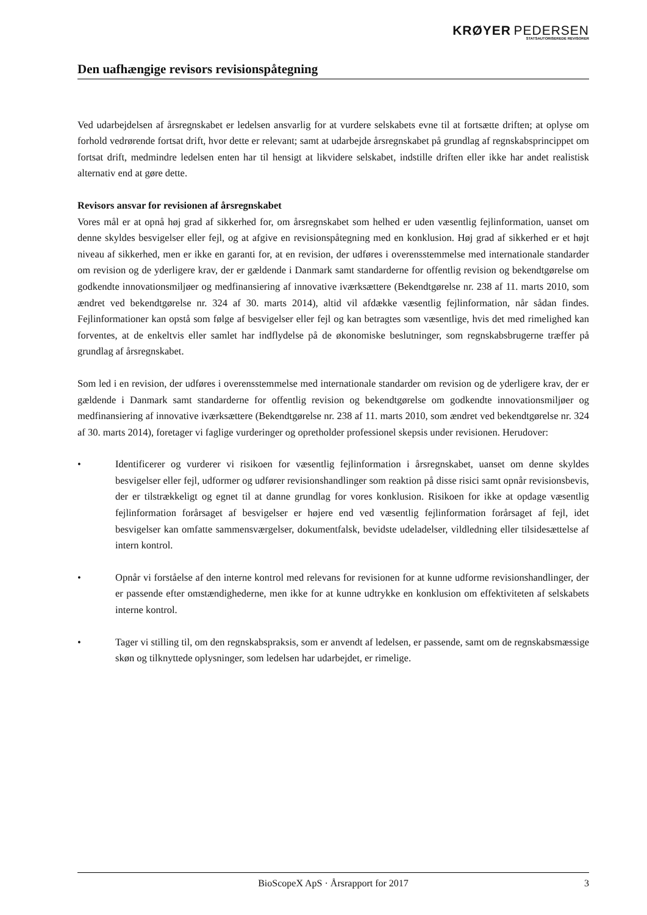KRØYER PEDERSEN
STATSAUTORISEREDE REVISORER
Den uafhængige revisors revisionspåtegning
Ved udarbejdelsen af årsregnskabet er ledelsen ansvarlig for at vurdere selskabets evne til at fortsætte driften; at oplyse om forhold vedrørende fortsat drift, hvor dette er relevant; samt at udarbejde årsregnskabet på grundlag af regnskabsprincippet om fortsat drift, medmindre ledelsen enten har til hensigt at likvidere selskabet, indstille driften eller ikke har andet realistisk alternativ end at gøre dette.
Revisors ansvar for revisionen af årsregnskabet
Vores mål er at opnå høj grad af sikkerhed for, om årsregnskabet som helhed er uden væsentlig fejlinformation, uanset om denne skyldes besvigelser eller fejl, og at afgive en revisionspåtegning med en konklusion. Høj grad af sikkerhed er et højt niveau af sikkerhed, men er ikke en garanti for, at en revision, der udføres i overensstemmelse med internationale standarder om revision og de yderligere krav, der er gældende i Danmark samt standarderne for offentlig revision og bekendtgørelse om godkendte innovationsmiljøer og medfinansiering af innovative iværksættere (Bekendtgørelse nr. 238 af 11. marts 2010, som ændret ved bekendtgørelse nr. 324 af 30. marts 2014), altid vil afdække væsentlig fejlinformation, når sådan findes. Fejlinformationer kan opstå som følge af besvigelser eller fejl og kan betragtes som væsentlige, hvis det med rimelighed kan forventes, at de enkeltvis eller samlet har indflydelse på de økonomiske beslutninger, som regnskabsbrugerne træffer på grundlag af årsregnskabet.
Som led i en revision, der udføres i overensstemmelse med internationale standarder om revision og de yderligere krav, der er gældende i Danmark samt standarderne for offentlig revision og bekendtgørelse om godkendte innovationsmiljøer og medfinansiering af innovative iværksættere (Bekendtgørelse nr. 238 af 11. marts 2010, som ændret ved bekendtgørelse nr. 324 af 30. marts 2014), foretager vi faglige vurderinger og opretholder professionel skepsis under revisionen. Herudover:
• Identificerer og vurderer vi risikoen for væsentlig fejlinformation i årsregnskabet, uanset om denne skyldes besvigelser eller fejl, udformer og udfører revisionshandlinger som reaktion på disse risici samt opnår revisionsbevis, der er tilstrækkeligt og egnet til at danne grundlag for vores konklusion. Risikoen for ikke at opdage væsentlig fejlinformation forårsaget af besvigelser er højere end ved væsentlig fejlinformation forårsaget af fejl, idet besvigelser kan omfatte sammensværgelser, dokumentfalsk, bevidste udeladelser, vildledning eller tilsidesættelse af intern kontrol.
• Opnår vi forståelse af den interne kontrol med relevans for revisionen for at kunne udforme revisionshandlinger, der er passende efter omstændighederne, men ikke for at kunne udtrykke en konklusion om effektiviteten af selskabets interne kontrol.
• Tager vi stilling til, om den regnskabspraksis, som er anvendt af ledelsen, er passende, samt om de regnskabsmæssige skøn og tilknyttede oplysninger, som ledelsen har udarbejdet, er rimelige.
BioScopeX ApS · Årsrapport for 2017 3